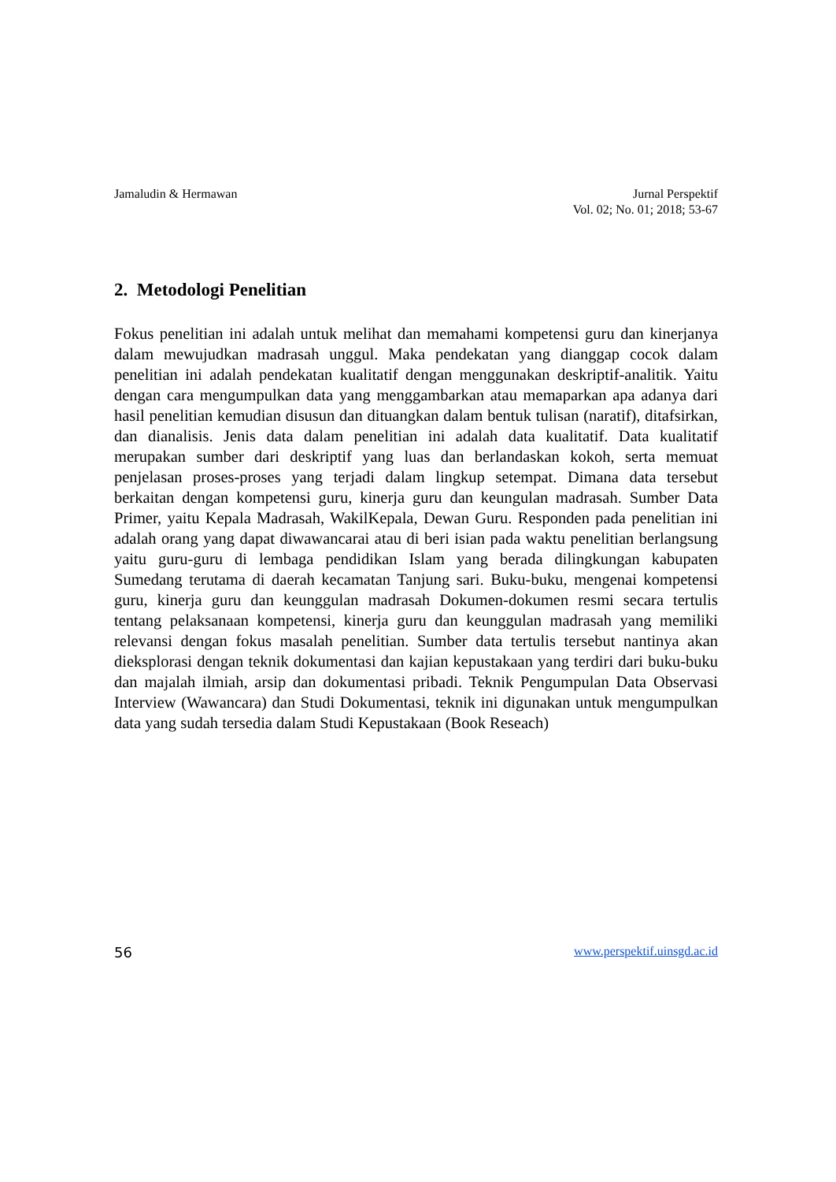Jamaludin & Hermawan Jurnal Perspektif
Vol. 02; No. 01; 2018; 53-67
2. Metodologi Penelitian
Fokus penelitian ini adalah untuk melihat dan memahami kompetensi guru dan kinerjanya dalam mewujudkan madrasah unggul. Maka pendekatan yang dianggap cocok dalam penelitian ini adalah pendekatan kualitatif dengan menggunakan deskriptif-analitik. Yaitu dengan cara mengumpulkan data yang menggambarkan atau memaparkan apa adanya dari hasil penelitian kemudian disusun dan dituangkan dalam bentuk tulisan (naratif), ditafsirkan, dan dianalisis. Jenis data dalam penelitian ini adalah data kualitatif. Data kualitatif merupakan sumber dari deskriptif yang luas dan berlandaskan kokoh, serta memuat penjelasan proses-proses yang terjadi dalam lingkup setempat. Dimana data tersebut berkaitan dengan kompetensi guru, kinerja guru dan keungulan madrasah. Sumber Data Primer, yaitu Kepala Madrasah, WakilKepala, Dewan Guru. Responden pada penelitian ini adalah orang yang dapat diwawancarai atau di beri isian pada waktu penelitian berlangsung yaitu guru-guru di lembaga pendidikan Islam yang berada dilingkungan kabupaten Sumedang terutama di daerah kecamatan Tanjung sari. Buku-buku, mengenai kompetensi guru, kinerja guru dan keunggulan madrasah Dokumen-dokumen resmi secara tertulis tentang pelaksanaan kompetensi, kinerja guru dan keunggulan madrasah yang memiliki relevansi dengan fokus masalah penelitian. Sumber data tertulis tersebut nantinya akan dieksplorasi dengan teknik dokumentasi dan kajian kepustakaan yang terdiri dari buku-buku dan majalah ilmiah, arsip dan dokumentasi pribadi. Teknik Pengumpulan Data Observasi Interview (Wawancara) dan Studi Dokumentasi, teknik ini digunakan untuk mengumpulkan data yang sudah tersedia dalam Studi Kepustakaan (Book Reseach)
56 www.perspektif.uinsgd.ac.id